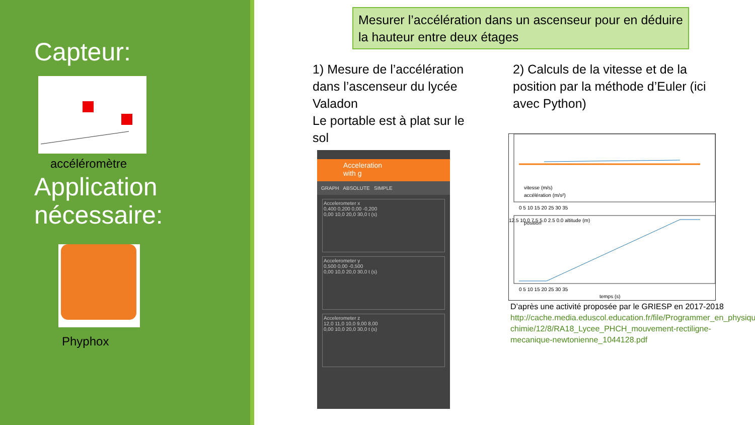Capteur:
accéléromètre
Application nécessaire:
Phyphox
Mesurer l’accélération dans un ascenseur pour en déduire la hauteur entre deux étages
1) Mesure de l’accélération dans l’ascenseur du lycée Valadon
Le portable est à plat sur le sol
2) Calculs de la vitesse et de la position par la méthode d’Euler (ici avec Python)
Acceleration
with g
GRAPH ABSOLUTE SIMPLE
Accelerometer x
0,400 0,200 0,00 -0,200
0,00 10,0 20,0 30,0 t (s)
Accelerometer y
0,500 0,00 -0,500
0,00 10,0 20,0 30,0 t (s)
Accelerometer z
12,0 11,0 10,0 9,00 8,00
0,00 10,0 20,0 30,0 t (s)
vitesse (m/s)
accélération (m/s²)
0 5 10 15 20 25 30 35
position
12.5 10.0 7.5 5.0 2.5 0.0 altitude (m)
0 5 10 15 20 25 30 35
temps (s)
D’après une activité proposée par le GRIESP en 2017-2018 http://cache.media.eduscol.education.fr/file/Programmer_en_physique-chimie/12/8/RA18_Lycee_PHCH_mouvement-rectiligne-mecanique-newtonienne_1044128.pdf